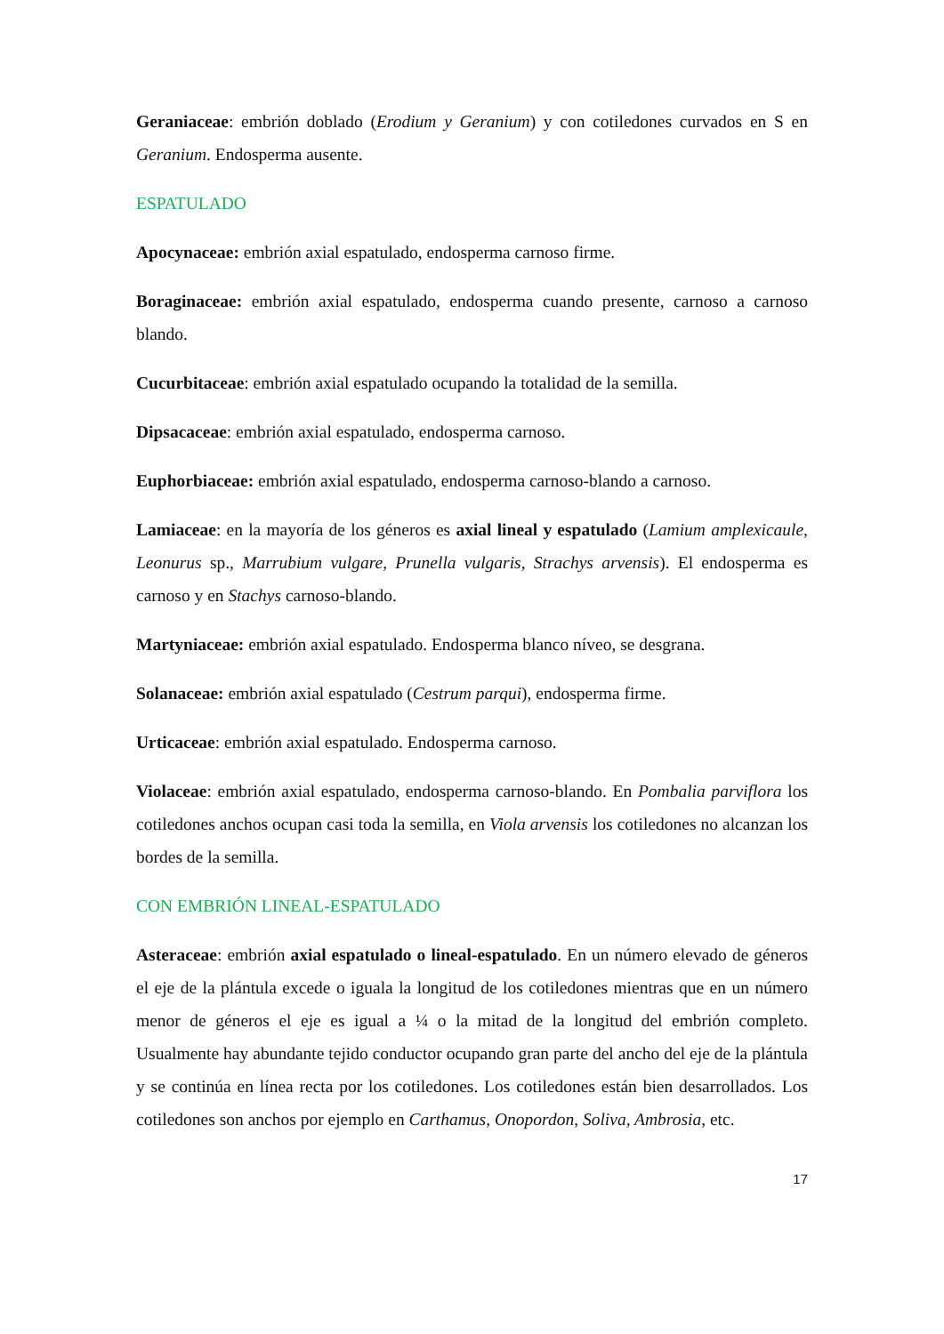Geraniaceae: embrión doblado (Erodium y Geranium) y con cotiledones curvados en S en Geranium. Endosperma ausente.
ESPATULADO
Apocynaceae: embrión axial espatulado, endosperma carnoso firme.
Boraginaceae: embrión axial espatulado, endosperma cuando presente, carnoso a carnoso blando.
Cucurbitaceae: embrión axial espatulado ocupando la totalidad de la semilla.
Dipsacaceae: embrión axial espatulado, endosperma carnoso.
Euphorbiaceae: embrión axial espatulado, endosperma carnoso-blando a carnoso.
Lamiaceae: en la mayoría de los géneros es axial lineal y espatulado (Lamium amplexicaule, Leonurus sp., Marrubium vulgare, Prunella vulgaris, Strachys arvensis). El endosperma es carnoso y en Stachys carnoso-blando.
Martyniaceae: embrión axial espatulado. Endosperma blanco níveo, se desgrana.
Solanaceae: embrión axial espatulado (Cestrum parqui), endosperma firme.
Urticaceae: embrión axial espatulado. Endosperma carnoso.
Violaceae: embrión axial espatulado, endosperma carnoso-blando. En Pombalia parviflora los cotiledones anchos ocupan casi toda la semilla, en Viola arvensis los cotiledones no alcanzan los bordes de la semilla.
CON EMBRIÓN LINEAL-ESPATULADO
Asteraceae: embrión axial espatulado o lineal-espatulado. En un número elevado de géneros el eje de la plántula excede o iguala la longitud de los cotiledones mientras que en un número menor de géneros el eje es igual a ¼ o la mitad de la longitud del embrión completo. Usualmente hay abundante tejido conductor ocupando gran parte del ancho del eje de la plántula y se continúa en línea recta por los cotiledones. Los cotiledones están bien desarrollados. Los cotiledones son anchos por ejemplo en Carthamus, Onopordon, Soliva, Ambrosia, etc.
17